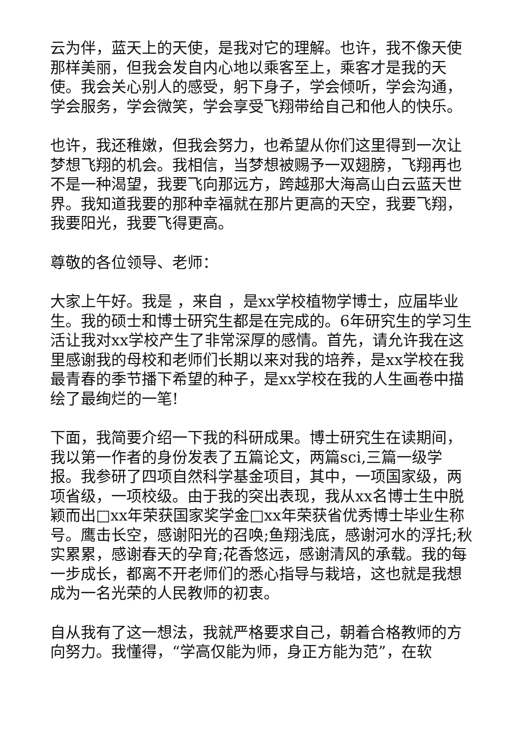云为伴，蓝天上的天使，是我对它的理解。也许，我不像天使那样美丽，但我会发自内心地以乘客至上，乘客才是我的天使。我会关心别人的感受，躬下身子，学会倾听，学会沟通，学会服务，学会微笑，学会享受飞翔带给自己和他人的快乐。
也许，我还稚嫩，但我会努力，也希望从你们这里得到一次让梦想飞翔的机会。我相信，当梦想被赐予一双翅膀，飞翔再也不是一种渴望，我要飞向那远方，跨越那大海高山白云蓝天世界。我知道我要的那种幸福就在那片更高的天空，我要飞翔，我要阳光，我要飞得更高。
尊敬的各位领导、老师：
大家上午好。我是 ，来自 ，是xx学校植物学博士，应届毕业生。我的硕士和博士研究生都是在完成的。6年研究生的学习生活让我对xx学校产生了非常深厚的感情。首先，请允许我在这里感谢我的母校和老师们长期以来对我的培养，是xx学校在我最青春的季节播下希望的种子，是xx学校在我的人生画卷中描绘了最绚烂的一笔!
下面，我简要介绍一下我的科研成果。博士研究生在读期间，我以第一作者的身份发表了五篇论文，两篇sci,三篇一级学报。我参研了四项自然科学基金项目，其中，一项国家级，两项省级，一项校级。由于我的突出表现，我从xx名博士生中脱颖而出□xx年荣获国家奖学金□xx年荣获省优秀博士毕业生称号。鹰击长空，感谢阳光的召唤;鱼翔浅底，感谢河水的浮托;秋实累累，感谢春天的孕育;花香悠远，感谢清风的承载。我的每一步成长，都离不开老师们的悉心指导与栽培，这也就是我想成为一名光荣的人民教师的初衷。
自从我有了这一想法，我就严格要求自己，朝着合格教师的方向努力。我懂得，“学高仅能为师，身正方能为范”，在软